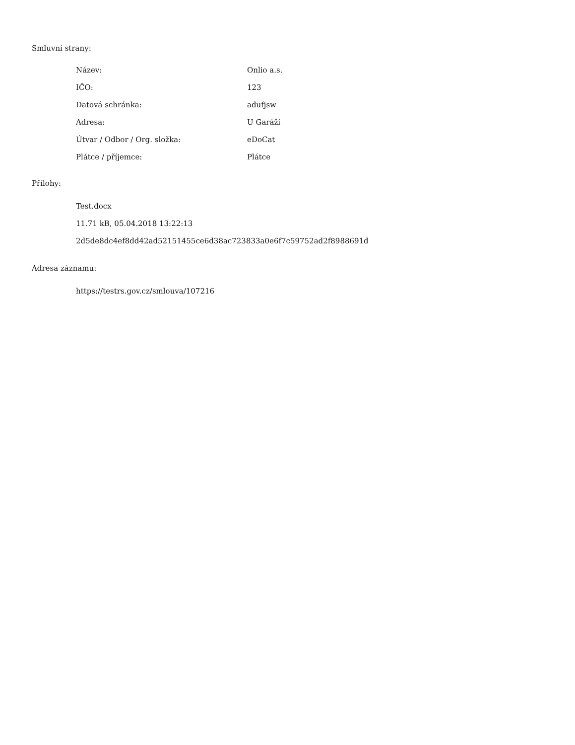Smluvní strany:
| Název: | Onlio a.s. |
| IČO: | 123 |
| Datová schránka: | adufjsw |
| Adresa: | U Garáží |
| Útvar / Odbor / Org. složka: | eDoCat |
| Plátce / příjemce: | Plátce |
Přílohy:
Test.docx
11.71 kB, 05.04.2018 13:22:13
2d5de8dc4ef8dd42ad52151455ce6d38ac723833a0e6f7c59752ad2f8988691d
Adresa záznamu:
https://testrs.gov.cz/smlouva/107216